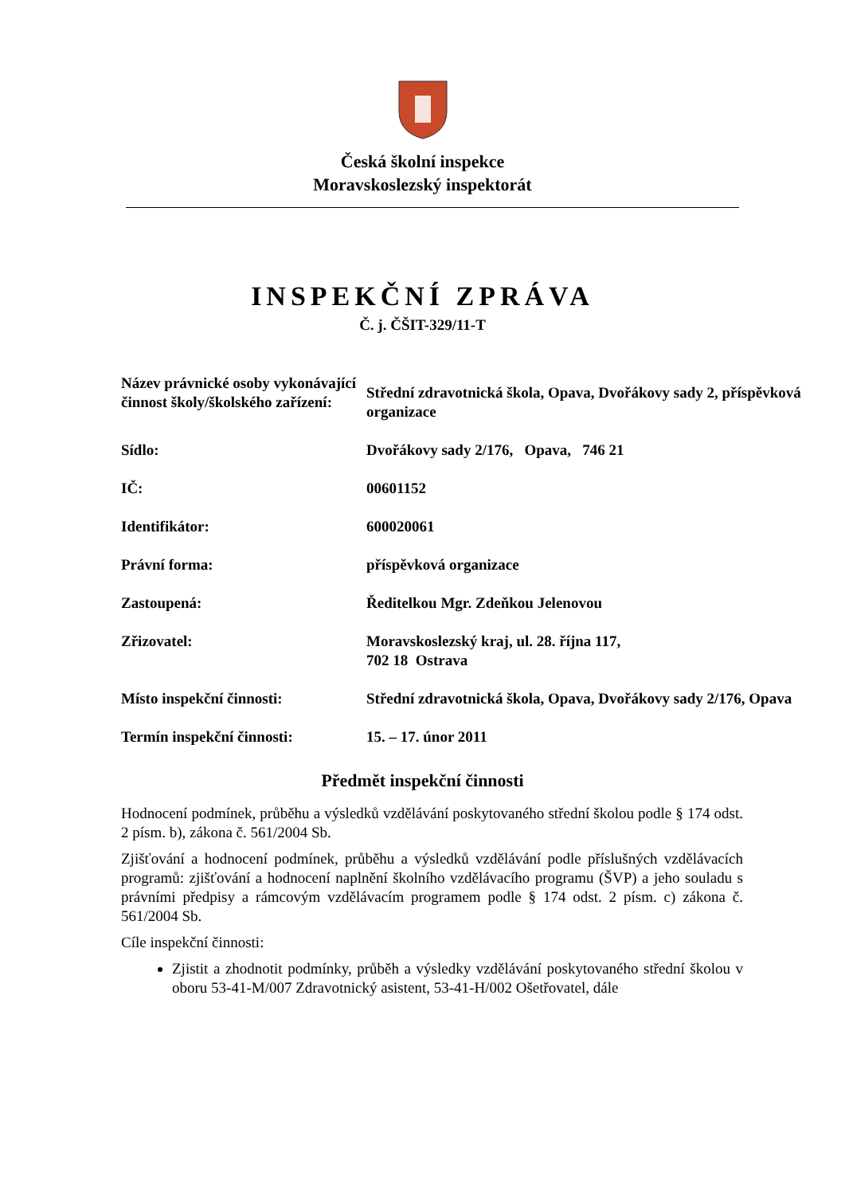Česká školní inspekce
Moravskoslezský inspektorát
INSPEKČNÍ ZPRÁVA
Č. j. ČŠIT-329/11-T
| Název právnické osoby vykonávající činnost školy/školského zařízení: | Střední zdravotnická škola, Opava, Dvořákovy sady 2, příspěvková organizace |
| Sídlo: | Dvořákovy sady 2/176, Opava, 746 21 |
| IČ: | 00601152 |
| Identifikátor: | 600020061 |
| Právní forma: | příspěvková organizace |
| Zastoupená: | Ředitelkou Mgr. Zdeňkou Jelenovou |
| Zřizovatel: | Moravskoslezský kraj, ul. 28. října 117, 702 18 Ostrava |
| Místo inspekční činnosti: | Střední zdravotnická škola, Opava, Dvořákovy sady 2/176, Opava |
| Termín inspekční činnosti: | 15. – 17. únor 2011 |
Předmět inspekční činnosti
Hodnocení podmínek, průběhu a výsledků vzdělávání poskytovaného střední školou podle § 174 odst. 2 písm. b), zákona č. 561/2004 Sb.
Zjišťování a hodnocení podmínek, průběhu a výsledků vzdělávání podle příslušných vzdělávacích programů: zjišťování a hodnocení naplnění školního vzdělávacího programu (ŠVP) a jeho souladu s právními předpisy a rámcovým vzdělávacím programem podle § 174 odst. 2 písm. c) zákona č. 561/2004 Sb.
Cíle inspekční činnosti:
Zjistit a zhodnotit podmínky, průběh a výsledky vzdělávání poskytovaného střední školou v oboru 53-41-M/007 Zdravotnický asistent, 53-41-H/002 Ošetřovatel, dále